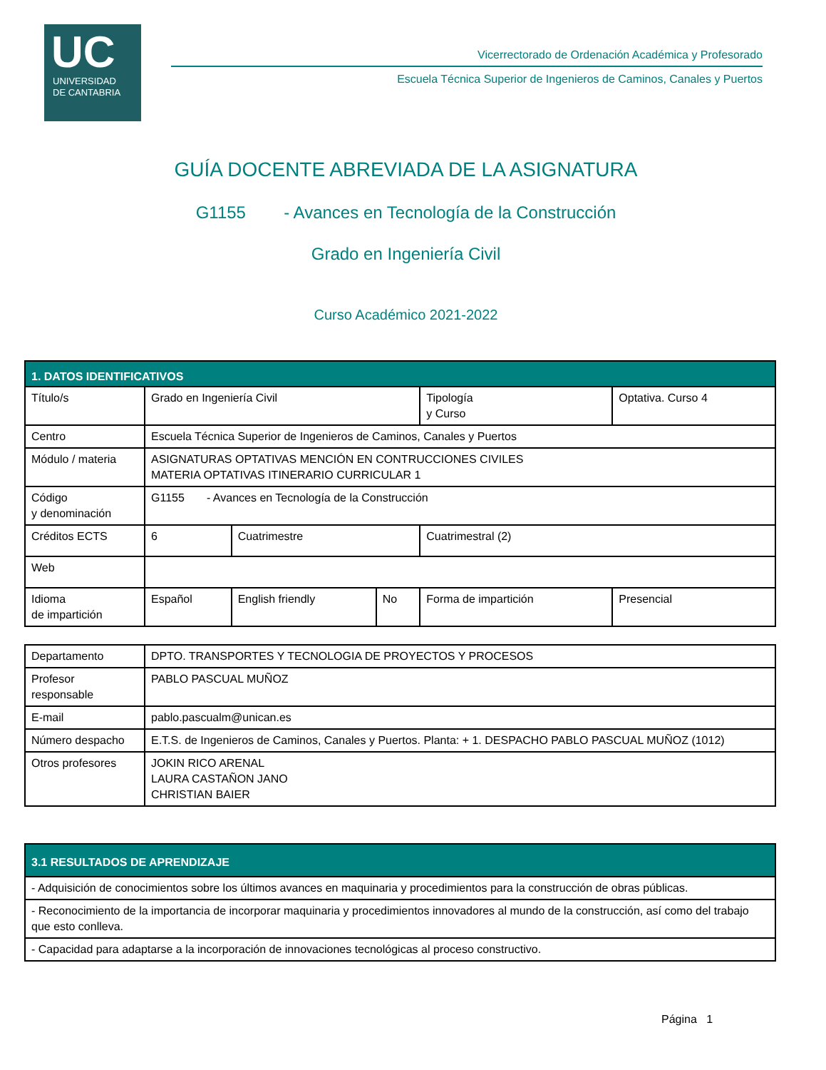UC
UNIVERSIDAD
DE CANTABRIA
Vicerrectorado de Ordenación Académica y Profesorado
Escuela Técnica Superior de Ingenieros de Caminos, Canales y Puertos
GUÍA DOCENTE ABREVIADA DE LA ASIGNATURA
G1155 - Avances en Tecnología de la Construcción
Grado en Ingeniería Civil
Curso Académico 2021-2022
| 1. DATOS IDENTIFICATIVOS | | | | | |
| --- | --- | --- | --- | --- | --- |
| Título/s | Grado en Ingeniería Civil | | | Tipología y Curso | Optativa. Curso 4 |
| Centro | Escuela Técnica Superior de Ingenieros de Caminos, Canales y Puertos | | | | |
| Módulo / materia | ASIGNATURAS OPTATIVAS MENCIÓN EN CONTRUCCIONES CIVILES MATERIA OPTATIVAS ITINERARIO CURRICULAR 1 | | | | |
| Código y denominación | G1155 - Avances en Tecnología de la Construcción | | | | |
| Créditos ECTS | 6 | Cuatrimestre | | Cuatrimestral (2) | |
| Web | | | | | |
| Idioma de impartición | Español | English friendly | No | Forma de impartición | Presencial |
| Departamento | DPTO. TRANSPORTES Y TECNOLOGIA DE PROYECTOS Y PROCESOS |
| Profesor responsable | PABLO PASCUAL MUÑOZ |
| E-mail | pablo.pascualm@unican.es |
| Número despacho | E.T.S. de Ingenieros de Caminos, Canales y Puertos. Planta: + 1. DESPACHO PABLO PASCUAL MUÑOZ (1012) |
| Otros profesores | JOKIN RICO ARENAL LAURA CASTAÑON JANO CHRISTIAN BAIER |
| 3.1 RESULTADOS DE APRENDIZAJE |
| --- |
| - Adquisición de conocimientos sobre los últimos avances en maquinaria y procedimientos para la construcción de obras públicas. |
| - Reconocimiento de la importancia de incorporar maquinaria y procedimientos innovadores al mundo de la construcción, así como del trabajo que esto conlleva. |
| - Capacidad para adaptarse a la incorporación de innovaciones tecnológicas al proceso constructivo. |
Página 1